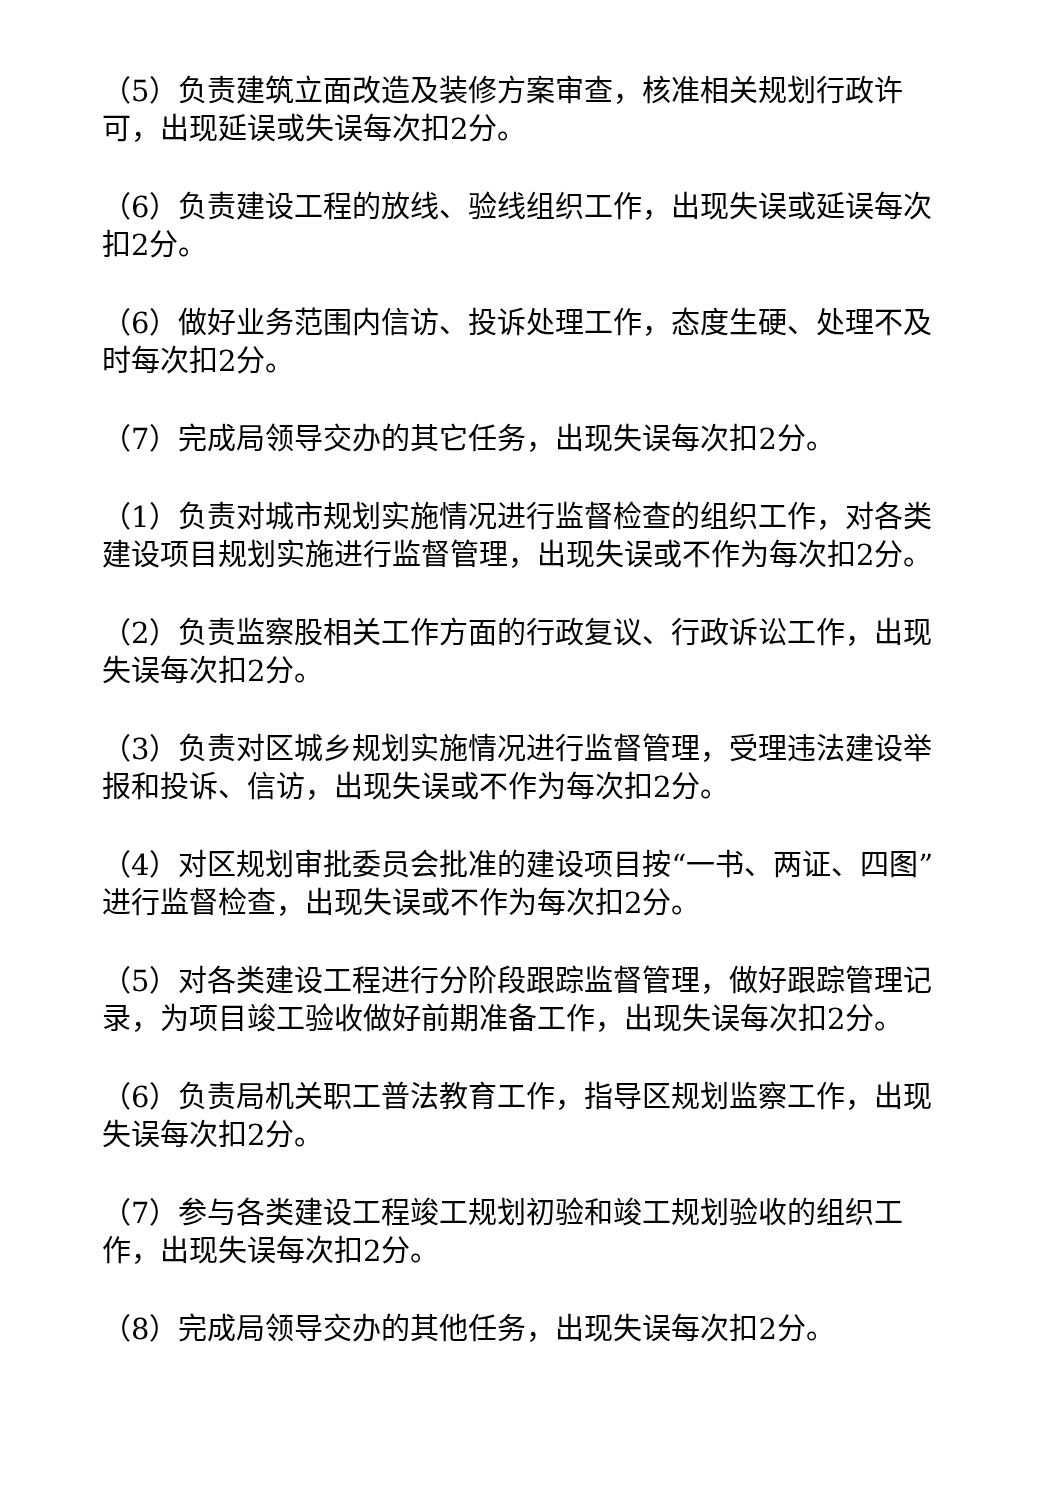（5）负责建筑立面改造及装修方案审查，核准相关规划行政许可，出现延误或失误每次扣2分。
（6）负责建设工程的放线、验线组织工作，出现失误或延误每次扣2分。
（6）做好业务范围内信访、投诉处理工作，态度生硬、处理不及时每次扣2分。
（7）完成局领导交办的其它任务，出现失误每次扣2分。
（1）负责对城市规划实施情况进行监督检查的组织工作，对各类建设项目规划实施进行监督管理，出现失误或不作为每次扣2分。
（2）负责监察股相关工作方面的行政复议、行政诉讼工作，出现失误每次扣2分。
（3）负责对区城乡规划实施情况进行监督管理，受理违法建设举报和投诉、信访，出现失误或不作为每次扣2分。
（4）对区规划审批委员会批准的建设项目按“一书、两证、四图”进行监督检查，出现失误或不作为每次扣2分。
（5）对各类建设工程进行分阶段跟踪监督管理，做好跟踪管理记录，为项目竣工验收做好前期准备工作，出现失误每次扣2分。
（6）负责局机关职工普法教育工作，指导区规划监察工作，出现失误每次扣2分。
（7）参与各类建设工程竣工规划初验和竣工规划验收的组织工作，出现失误每次扣2分。
（8）完成局领导交办的其他任务，出现失误每次扣2分。